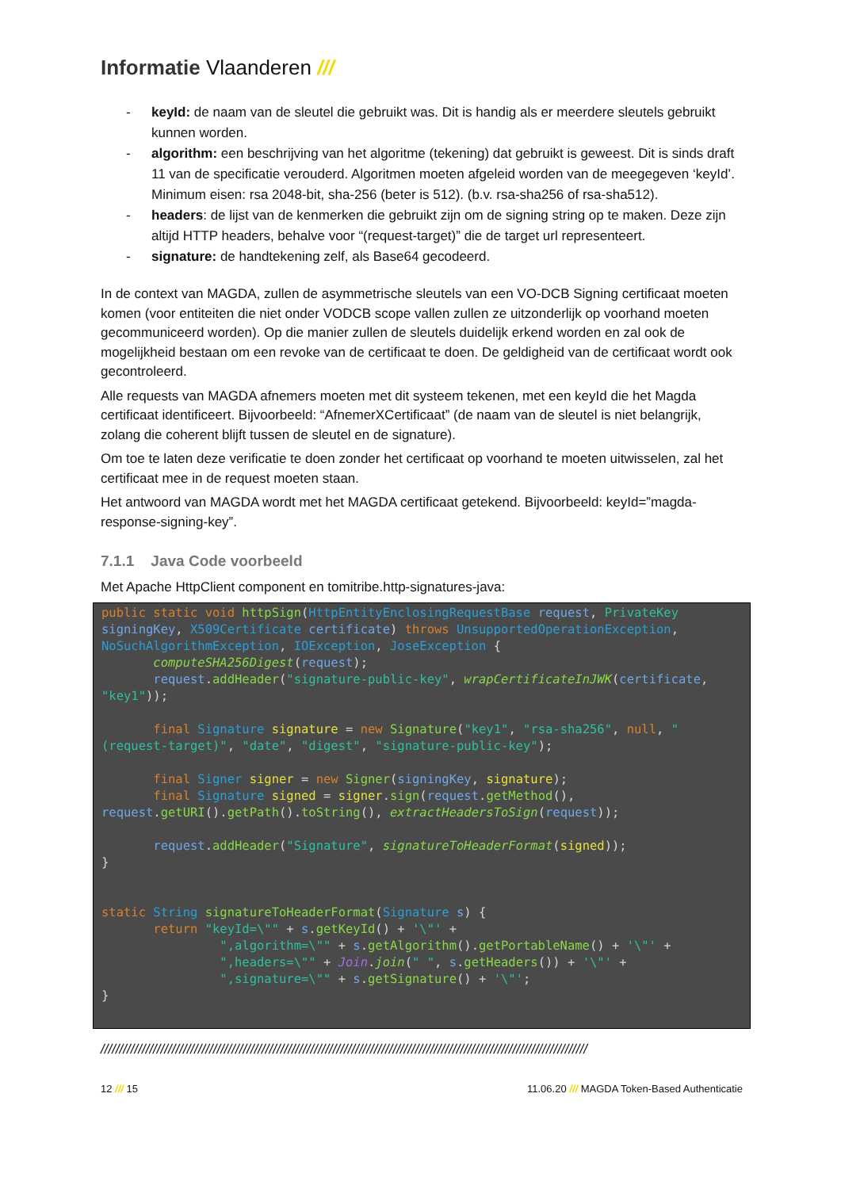Informatie Vlaanderen ///
- keyId: de naam van de sleutel die gebruikt was. Dit is handig als er meerdere sleutels gebruikt kunnen worden.
- algorithm: een beschrijving van het algoritme (tekening) dat gebruikt is geweest. Dit is sinds draft 11 van de specificatie verouderd. Algoritmen moeten afgeleid worden van de meegegeven ‘keyId’. Minimum eisen: rsa 2048-bit, sha-256 (beter is 512). (b.v. rsa-sha256 of rsa-sha512).
- headers: de lijst van de kenmerken die gebruikt zijn om de signing string op te maken. Deze zijn altijd HTTP headers, behalve voor “(request-target)” die de target url representeert.
- signature: de handtekening zelf, als Base64 gecodeerd.
In de context van MAGDA, zullen de asymmetrische sleutels van een VO-DCB Signing certificaat moeten komen (voor entiteiten die niet onder VODCB scope vallen zullen ze uitzonderlijk op voorhand moeten gecommuniceerd worden). Op die manier zullen de sleutels duidelijk erkend worden en zal ook de mogelijkheid bestaan om een revoke van de certificaat te doen. De geldigheid van de certificaat wordt ook gecontroleerd.
Alle requests van MAGDA afnemers moeten met dit systeem tekenen, met een keyId die het Magda certificaat identificeert. Bijvoorbeeld: “AfnemerXCertificaat” (de naam van de sleutel is niet belangrijk, zolang die coherent blijft tussen de sleutel en de signature).
Om toe te laten deze verificatie te doen zonder het certificaat op voorhand te moeten uitwisselen, zal het certificaat mee in de request moeten staan.
Het antwoord van MAGDA wordt met het MAGDA certificaat getekend. Bijvoorbeeld: keyId=”magda-response-signing-key”.
7.1.1 Java Code voorbeeld
Met Apache HttpClient component en tomitribe.http-signatures-java:
public static void httpSign(HttpEntityEnclosingRequestBase request, PrivateKey signingKey, X509Certificate certificate) throws UnsupportedOperationException, NoSuchAlgorithmException, IOException, JoseException {
       computeSHA256Digest(request);
       request.addHeader("signature-public-key", wrapCertificateInJWK(certificate, "key1"));

       final Signature signature = new Signature("key1", "rsa-sha256", null, "(request-target)", "date", "digest", "signature-public-key");

       final Signer signer = new Signer(signingKey, signature);
       final Signature signed = signer.sign(request.getMethod(), request.getURI().getPath().toString(), extractHeadersToSign(request));

       request.addHeader("Signature", signatureToHeaderFormat(signed));
}


static String signatureToHeaderFormat(Signature s) {
       return "keyId=\"" + s.getKeyId() + '\"' +
                ",algorithm=\"" + s.getAlgorithm().getPortableName() + '\"' +
                ",headers=\"" + Join.join(" ", s.getHeaders()) + '\"' +
                ",signature=\"" + s.getSignature() + '\"';
}
//////////////////////////////////////////////////////////////////////////////////////////////////////////////////////////////////
12 /// 15 11.06.20 /// MAGDA Token-Based Authenticatie